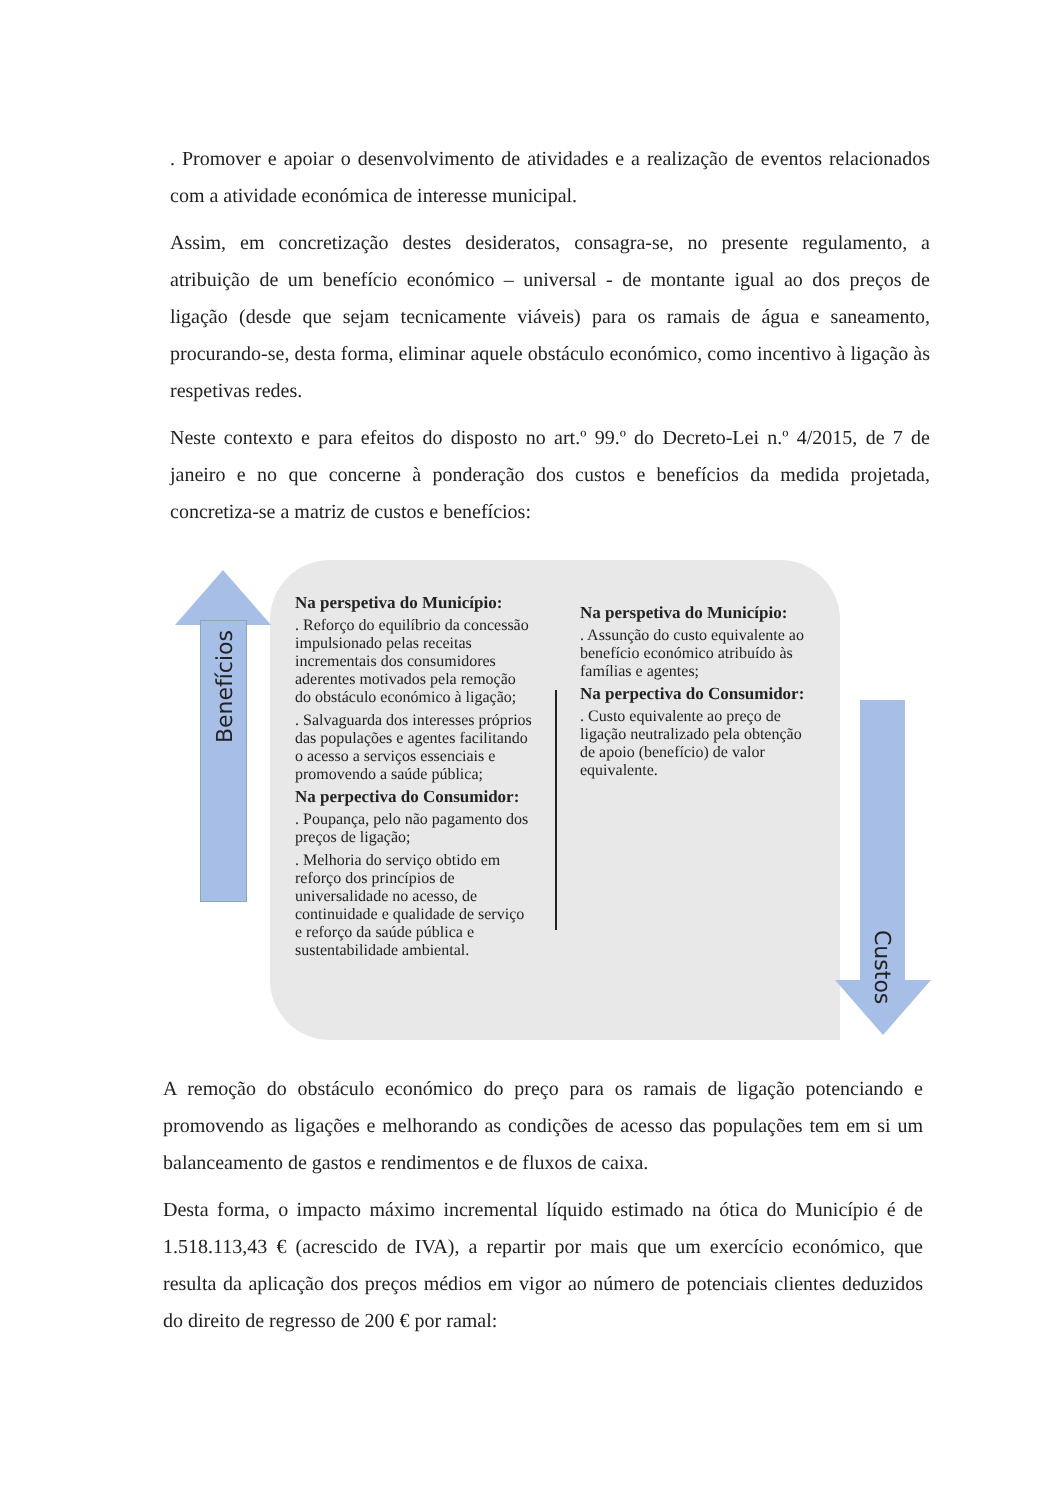. Promover e apoiar o desenvolvimento de atividades e a realização de eventos relacionados com a atividade económica de interesse municipal.
Assim, em concretização destes desideratos, consagra-se, no presente regulamento, a atribuição de um benefício económico – universal - de montante igual ao dos preços de ligação (desde que sejam tecnicamente viáveis) para os ramais de água e saneamento, procurando-se, desta forma, eliminar aquele obstáculo económico, como incentivo à ligação às respetivas redes.
Neste contexto e para efeitos do disposto no art.º 99.º do Decreto-Lei n.º 4/2015, de 7 de janeiro e no que concerne à ponderação dos custos e benefícios da medida projetada, concretiza-se a matriz de custos e benefícios:
Benefícios
Custos
Na perspetiva do Município:
. Reforço do equilíbrio da concessão impulsionado pelas receitas incrementais dos consumidores aderentes motivados pela remoção do obstáculo económico à ligação;
. Salvaguarda dos interesses próprios das populações e agentes facilitando o acesso a serviços essenciais e promovendo a saúde pública;
Na perpectiva do Consumidor:
. Poupança, pelo não pagamento dos preços de ligação;
. Melhoria do serviço obtido em reforço dos princípios de universalidade no acesso, de continuidade e qualidade de serviço e reforço da saúde pública e sustentabilidade ambiental.
Na perspetiva do Município:
. Assunção do custo equivalente ao benefício económico atribuído às famílias e agentes;
Na perpectiva do Consumidor:
. Custo equivalente ao preço de ligação neutralizado pela obtenção de apoio (benefício) de valor equivalente.
A remoção do obstáculo económico do preço para os ramais de ligação potenciando e promovendo as ligações e melhorando as condições de acesso das populações tem em si um balanceamento de gastos e rendimentos e de fluxos de caixa.
Desta forma, o impacto máximo incremental líquido estimado na ótica do Município é de 1.518.113,43 € (acrescido de IVA), a repartir por mais que um exercício económico, que resulta da aplicação dos preços médios em vigor ao número de potenciais clientes deduzidos do direito de regresso de 200 € por ramal: